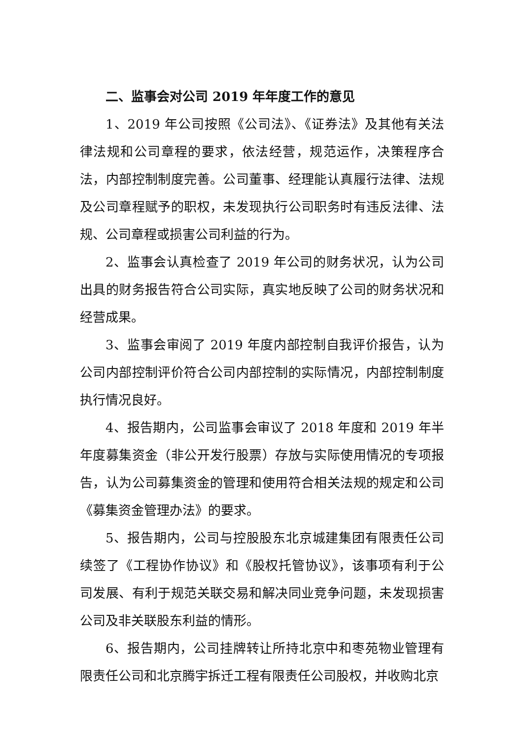二、监事会对公司 2019 年年度工作的意见
1、2019 年公司按照《公司法》、《证券法》及其他有关法律法规和公司章程的要求，依法经营，规范运作，决策程序合法，内部控制制度完善。公司董事、经理能认真履行法律、法规及公司章程赋予的职权，未发现执行公司职务时有违反法律、法规、公司章程或损害公司利益的行为。
2、监事会认真检查了 2019 年公司的财务状况，认为公司出具的财务报告符合公司实际，真实地反映了公司的财务状况和经营成果。
3、监事会审阅了 2019 年度内部控制自我评价报告，认为公司内部控制评价符合公司内部控制的实际情况，内部控制制度执行情况良好。
4、报告期内，公司监事会审议了 2018 年度和 2019 年半年度募集资金（非公开发行股票）存放与实际使用情况的专项报告，认为公司募集资金的管理和使用符合相关法规的规定和公司《募集资金管理办法》的要求。
5、报告期内，公司与控股股东北京城建集团有限责任公司续签了《工程协作协议》和《股权托管协议》，该事项有利于公司发展、有利于规范关联交易和解决同业竞争问题，未发现损害公司及非关联股东利益的情形。
6、报告期内，公司挂牌转让所持北京中和枣苑物业管理有限责任公司和北京腾宇拆迁工程有限责任公司股权，并收购北京